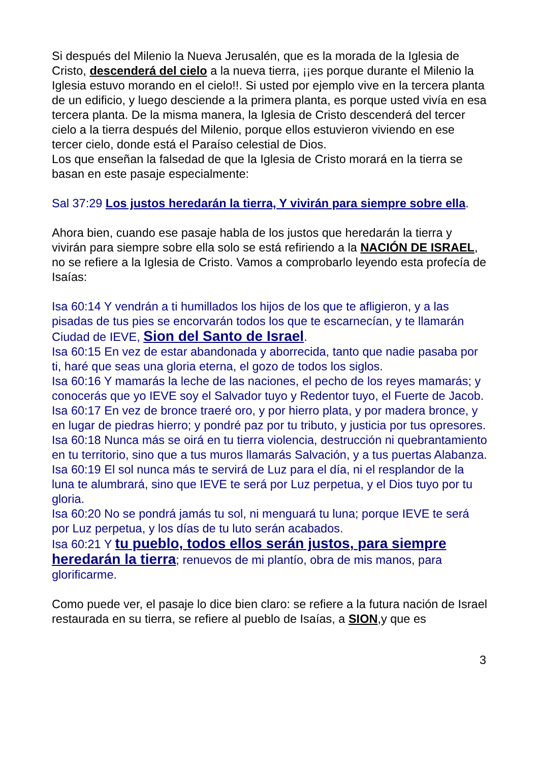Si después del Milenio la Nueva Jerusalén, que es la morada de la Iglesia de Cristo, descenderá del cielo a la nueva tierra, ¡¡es porque durante el Milenio la Iglesia estuvo morando en el cielo!!. Si usted por ejemplo vive en la tercera planta de un edificio, y luego desciende a la primera planta, es porque usted vivía en esa tercera planta. De la misma manera, la Iglesia de Cristo descenderá del tercer cielo a la tierra después del Milenio, porque ellos estuvieron viviendo en ese tercer cielo, donde está el Paraíso celestial de Dios.
Los que enseñan la falsedad de que la Iglesia de Cristo morará en la tierra se basan en este pasaje especialmente:
Sal 37:29 Los justos heredarán la tierra, Y vivirán para siempre sobre ella.
Ahora bien, cuando ese pasaje habla de los justos que heredarán la tierra y vivirán para siempre sobre ella solo se está refiriendo a la NACIÓN DE ISRAEL, no se refiere a la Iglesia de Cristo. Vamos a comprobarlo leyendo esta profecía de Isaías:
Isa 60:14 Y vendrán a ti humillados los hijos de los que te afligieron, y a las pisadas de tus pies se encorvarán todos los que te escarnecían, y te llamarán Ciudad de IEVE, Sion del Santo de Israel.
Isa 60:15 En vez de estar abandonada y aborrecida, tanto que nadie pasaba por ti, haré que seas una gloria eterna, el gozo de todos los siglos.
Isa 60:16 Y mamarás la leche de las naciones, el pecho de los reyes mamarás; y conocerás que yo IEVE soy el Salvador tuyo y Redentor tuyo, el Fuerte de Jacob.
Isa 60:17 En vez de bronce traeré oro, y por hierro plata, y por madera bronce, y en lugar de piedras hierro; y pondré paz por tu tributo, y justicia por tus opresores.
Isa 60:18 Nunca más se oirá en tu tierra violencia, destrucción ni quebrantamiento en tu territorio, sino que a tus muros llamarás Salvación, y a tus puertas Alabanza.
Isa 60:19 El sol nunca más te servirá de Luz para el día, ni el resplandor de la luna te alumbrará, sino que IEVE te será por Luz perpetua, y el Dios tuyo por tu gloria.
Isa 60:20 No se pondrá jamás tu sol, ni menguará tu luna; porque IEVE te será por Luz perpetua, y los días de tu luto serán acabados.
Isa 60:21 Y tu pueblo, todos ellos serán justos, para siempre heredarán la tierra; renuevos de mi plantío, obra de mis manos, para glorificarme.
Como puede ver, el pasaje lo dice bien claro: se refiere a la futura nación de Israel restaurada en su tierra, se refiere al pueblo de Isaías, a SION,y que es
3